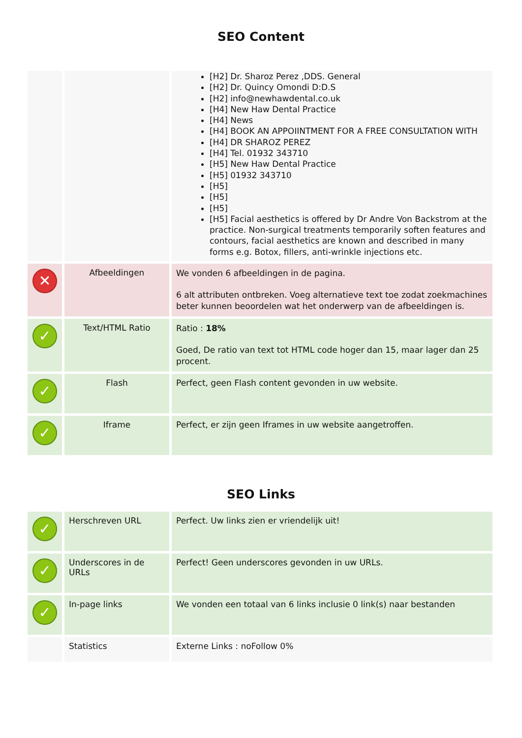SEO Content
| | | [H2] Dr. Sharoz Perez ,DDS. General [H2] Dr. Quincy Omondi D:D.S [H2] info@newhawdental.co.uk [H4] New Haw Dental Practice [H4] News [H4] BOOK AN APPOIINTMENT FOR A FREE CONSULTATION WITH [H4] DR SHAROZ PEREZ [H4] Tel. 01932 343710 [H5] New Haw Dental Practice [H5] 01932 343710 [H5] [H5] [H5] [H5] Facial aesthetics is offered by Dr Andre Von Backstrom at the practice. Non-surgical treatments temporarily soften features and contours, facial aesthetics are known and described in many forms e.g. Botox, fillers, anti-wrinkle injections etc. |
| ✕ | Afbeeldingen | We vonden 6 afbeeldingen in de pagina. 6 alt attributen ontbreken. Voeg alternatieve text toe zodat zoekmachines beter kunnen beoordelen wat het onderwerp van de afbeeldingen is. |
| ✓ | Text/HTML Ratio | Ratio : 18% Goed, De ratio van text tot HTML code hoger dan 15, maar lager dan 25 procent. |
| ✓ | Flash | Perfect, geen Flash content gevonden in uw website. |
| ✓ | Iframe | Perfect, er zijn geen Iframes in uw website aangetroffen. |
SEO Links
| ✓ | Herschreven URL | Perfect. Uw links zien er vriendelijk uit! |
| ✓ | Underscores in de URLs | Perfect! Geen underscores gevonden in uw URLs. |
| ✓ | In-page links | We vonden een totaal van 6 links inclusie 0 link(s) naar bestanden |
| | Statistics | Externe Links : noFollow 0% |